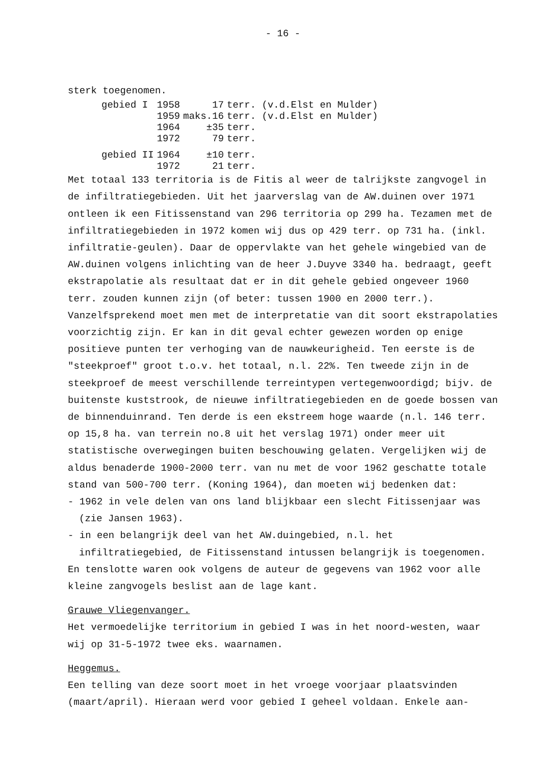- 16 -
sterk toegenomen.
| gebied I | 1958 | 17 | terr. (v.d.Elst en Mulder) |
| | 1959 | maks.16 | terr. (v.d.Elst en Mulder) |
| | 1964 | ±35 | terr. |
| | 1972 | 79 | terr. |
| gebied II | 1964 | ±10 | terr. |
| | 1972 | 21 | terr. |
Met totaal 133 territoria is de Fitis al weer de talrijkste zangvogel in de infiltratiegebieden. Uit het jaarverslag van de AW.duinen over 1971 ontleen ik een Fitissenstand van 296 territoria op 299 ha. Tezamen met de infiltratiegebieden in 1972 komen wij dus op 429 terr. op 731 ha. (inkl. infiltratie-geulen). Daar de oppervlakte van het gehele wingebied van de AW.duinen volgens inlichting van de heer J.Duyve 3340 ha. bedraagt, geeft ekstrapolatie als resultaat dat er in dit gehele gebied ongeveer 1960 terr. zouden kunnen zijn (of beter: tussen 1900 en 2000 terr.). Vanzelfsprekend moet men met de interpretatie van dit soort ekstrapolaties voorzichtig zijn. Er kan in dit geval echter gewezen worden op enige positieve punten ter verhoging van de nauwkeurigheid. Ten eerste is de "steekproef" groot t.o.v. het totaal, n.l. 22%. Ten tweede zijn in de steekproef de meest verschillende terreintypen vertegenwoordigd; bijv. de buitenste kuststrook, de nieuwe infiltratiegebieden en de goede bossen van de binnenduinrand. Ten derde is een ekstreem hoge waarde (n.l. 146 terr. op 15,8 ha. van terrein no.8 uit het verslag 1971) onder meer uit statistische overwegingen buiten beschouwing gelaten. Vergelijken wij de aldus benaderde 1900-2000 terr. van nu met de voor 1962 geschatte totale stand van 500-700 terr. (Koning 1964), dan moeten wij bedenken dat:
- 1962 in vele delen van ons land blijkbaar een slecht Fitissenjaar was (zie Jansen 1963).
- in een belangrijk deel van het AW.duingebied, n.l. het infiltratiegebied, de Fitissenstand intussen belangrijk is toegenomen.
En tenslotte waren ook volgens de auteur de gegevens van 1962 voor alle kleine zangvogels beslist aan de lage kant.
Grauwe Vliegenvanger.
Het vermoedelijke territorium in gebied I was in het noord-westen, waar wij op 31-5-1972 twee eks. waarnamen.
Heggemus.
Een telling van deze soort moet in het vroege voorjaar plaatsvinden (maart/april). Hieraan werd voor gebied I geheel voldaan. Enkele aan-